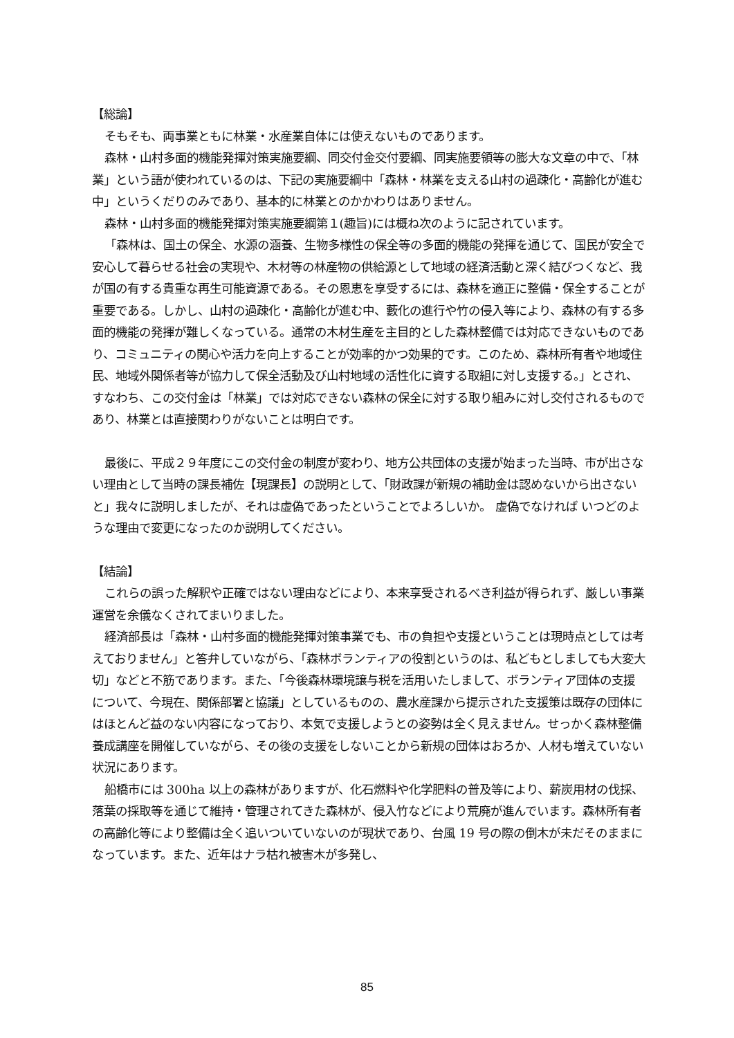【総論】
そもそも、両事業ともに林業・水産業自体には使えないものであります。
森林・山村多面的機能発揮対策実施要綱、同交付金交付要綱、同実施要領等の膨大な文章の中で、「林業」という語が使われているのは、下記の実施要綱中「森林・林業を支える山村の過疎化・高齢化が進む中」というくだりのみであり、基本的に林業とのかかわりはありません。
森林・山村多面的機能発揮対策実施要綱第１(趣旨)には概ね次のように記されています。
「森林は、国土の保全、水源の涵養、生物多様性の保全等の多面的機能の発揮を通じて、国民が安全で安心して暮らせる社会の実現や、木材等の林産物の供給源として地域の経済活動と深く結びつくなど、我が国の有する貴重な再生可能資源である。その恩恵を享受するには、森林を適正に整備・保全することが重要である。しかし、山村の過疎化・高齢化が進む中、藪化の進行や竹の侵入等により、森林の有する多面的機能の発揮が難しくなっている。通常の木材生産を主目的とした森林整備では対応できないものであり、コミュニティの関心や活力を向上することが効率的かつ効果的です。このため、森林所有者や地域住民、地域外関係者等が協力して保全活動及び山村地域の活性化に資する取組に対し支援する。」とされ、すなわち、この交付金は「林業」では対応できない森林の保全に対する取り組みに対し交付されるものであり、林業とは直接関わりがないことは明白です。
最後に、平成２９年度にこの交付金の制度が変わり、地方公共団体の支援が始まった当時、市が出さない理由として当時の課長補佐【現課長】の説明として、「財政課が新規の補助金は認めないから出さないと」我々に説明しましたが、それは虚偽であったということでよろしいか。 虚偽でなければ いつどのような理由で変更になったのか説明してください。
【結論】
これらの誤った解釈や正確ではない理由などにより、本来享受されるべき利益が得られず、厳しい事業運営を余儀なくされてまいりました。
経済部長は「森林・山村多面的機能発揮対策事業でも、市の負担や支援ということは現時点としては考えておりません」と答弁していながら、「森林ボランティアの役割というのは、私どもとしましても大変大切」などと不筋であります。また、「今後森林環境譲与税を活用いたしまして、ボランティア団体の支援について、今現在、関係部署と協議」としているものの、農水産課から提示された支援策は既存の団体にはほとんど益のない内容になっており、本気で支援しようとの姿勢は全く見えません。せっかく森林整備養成講座を開催していながら、その後の支援をしないことから新規の団体はおろか、人材も増えていない状況にあります。
船橋市には 300ha 以上の森林がありますが、化石燃料や化学肥料の普及等により、薪炭用材の伐採、落葉の採取等を通じて維持・管理されてきた森林が、侵入竹などにより荒廃が進んでいます。森林所有者の高齢化等により整備は全く追いついていないのが現状であり、台風 19 号の際の倒木が未だそのままになっています。また、近年はナラ枯れ被害木が多発し、
85